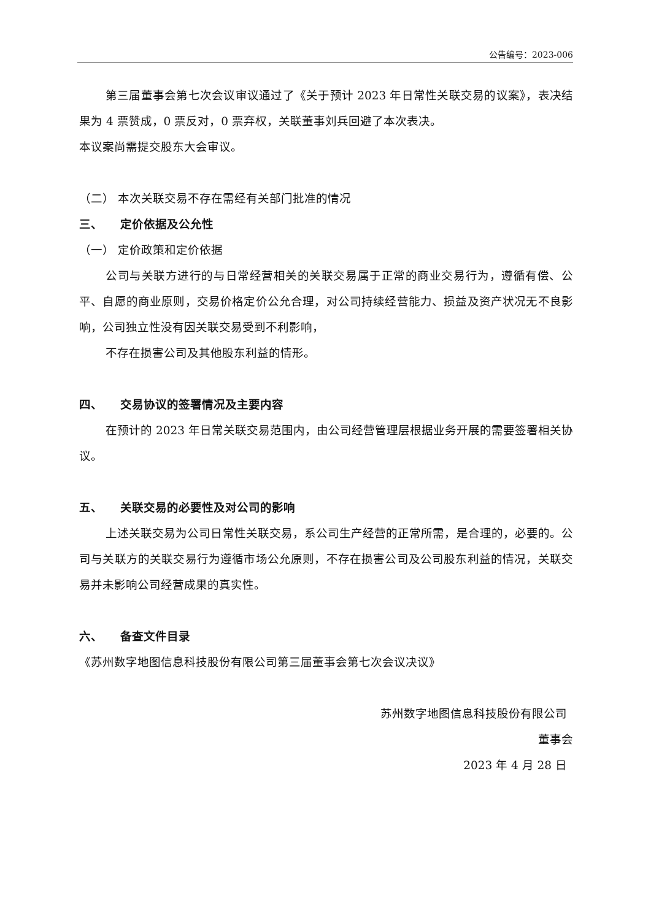公告编号：2023-006
第三届董事会第七次会议审议通过了《关于预计 2023 年日常性关联交易的议案》，表决结果为 4 票赞成，0 票反对，0 票弃权，关联董事刘兵回避了本次表决。
本议案尚需提交股东大会审议。
（二） 本次关联交易不存在需经有关部门批准的情况
三、　　定价依据及公允性
（一） 定价政策和定价依据
公司与关联方进行的与日常经营相关的关联交易属于正常的商业交易行为，遵循有偿、公平、自愿的商业原则，交易价格定价公允合理，对公司持续经营能力、损益及资产状况无不良影响，公司独立性没有因关联交易受到不利影响，
不存在损害公司及其他股东利益的情形。
四、　　交易协议的签署情况及主要内容
在预计的 2023 年日常关联交易范围内，由公司经营管理层根据业务开展的需要签署相关协议。
五、　　关联交易的必要性及对公司的影响
上述关联交易为公司日常性关联交易，系公司生产经营的正常所需，是合理的，必要的。公司与关联方的关联交易行为遵循市场公允原则，不存在损害公司及公司股东利益的情况，关联交易并未影响公司经营成果的真实性。
六、　　备查文件目录
《苏州数字地图信息科技股份有限公司第三届董事会第七次会议决议》
苏州数字地图信息科技股份有限公司
董事会
2023 年 4 月 28 日